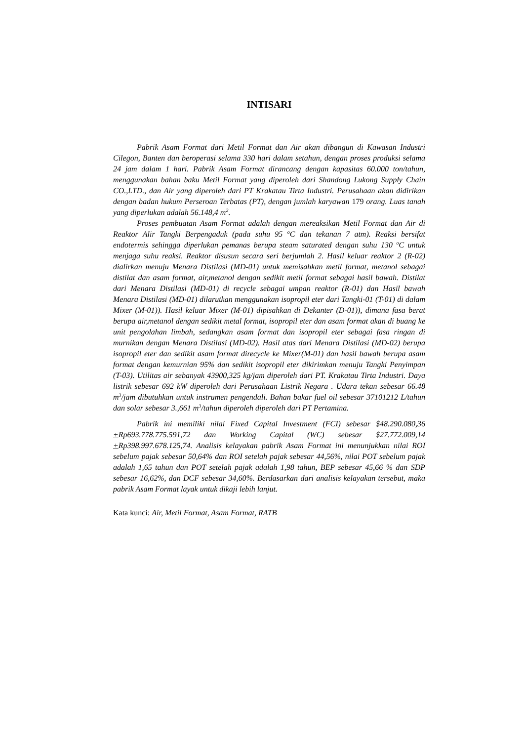INTISARI
Pabrik Asam Format dari Metil Format dan Air akan dibangun di Kawasan Industri Cilegon, Banten dan beroperasi selama 330 hari dalam setahun, dengan proses produksi selama 24 jam dalam 1 hari. Pabrik Asam Format dirancang dengan kapasitas 60.000 ton/tahun, menggunakan bahan baku Metil Format yang diperoleh dari Shandong Lukong Supply Chain CO.,LTD., dan Air yang diperoleh dari PT Krakatau Tirta Industri. Perusahaan akan didirikan dengan badan hukum Perseroan Terbatas (PT), dengan jumlah karyawan 179 orang. Luas tanah yang diperlukan adalah 56.148,4 m<sup>2</sup>.
Proses pembuatan Asam Format adalah dengan mereaksikan Metil Format dan Air di Reaktor Alir Tangki Berpengaduk (pada suhu 95 <sup>o</sup>C dan tekanan 7 atm). Reaksi bersifat endotermis sehingga diperlukan pemanas berupa steam saturated dengan suhu 130 <sup>o</sup>C untuk menjaga suhu reaksi. Reaktor disusun secara seri berjumlah 2. Hasil keluar reaktor 2 (R-02) dialirkan menuju Menara Distilasi (MD-01) untuk memisahkan metil format, metanol sebagai distilat dan asam format, air,metanol dengan sedikit metil format sebagai hasil bawah. Distilat dari Menara Distilasi (MD-01) di recycle sebagai umpan reaktor (R-01) dan Hasil bawah Menara Distilasi (MD-01) dilarutkan menggunakan isopropil eter dari Tangki-01 (T-01) di dalam Mixer (M-01)). Hasil keluar Mixer (M-01) dipisahkan di Dekanter (D-01)), dimana fasa berat berupa air,metanol dengan sedikit metal format, isopropil eter dan asam format akan di buang ke unit pengolahan limbah, sedangkan asam format dan isopropil eter sebagai fasa ringan di murnikan dengan Menara Distilasi (MD-02). Hasil atas dari Menara Distilasi (MD-02) berupa isopropil eter dan sedikit asam format direcycle ke Mixer(M-01) dan hasil bawah berupa asam format dengan kemurnian 95% dan sedikit isopropil eter dikirimkan menuju Tangki Penyimpan (T-03). Utilitas air sebanyak 43900,325 kg/jam diperoleh dari PT. Krakatau Tirta Industri. Daya listrik sebesar 692 kW diperoleh dari Perusahaan Listrik Negara . Udara tekan sebesar 66.48 m<sup>3</sup>/jam dibutuhkan untuk instrumen pengendali. Bahan bakar fuel oil sebesar 37101212 L/tahun dan solar sebesar 3.,661 m<sup>3</sup>/tahun diperoleh diperoleh dari PT Pertamina.
Pabrik ini memiliki nilai Fixed Capital Investment (FCI) sebesar $48.290.080,36 +Rp693.778.775.591,72 dan Working Capital (WC) sebesar $27.772.009,14 +Rp398.997.678.125,74. Analisis kelayakan pabrik Asam Format ini menunjukkan nilai ROI sebelum pajak sebesar 50,64% dan ROI setelah pajak sebesar 44,56%, nilai POT sebelum pajak adalah 1,65 tahun dan POT setelah pajak adalah 1,98 tahun, BEP sebesar 45,66 % dan SDP sebesar 16,62%, dan DCF sebesar 34,60%. Berdasarkan dari analisis kelayakan tersebut, maka pabrik Asam Format layak untuk dikaji lebih lanjut.
Kata kunci: Air, Metil Format, Asam Format, RATB